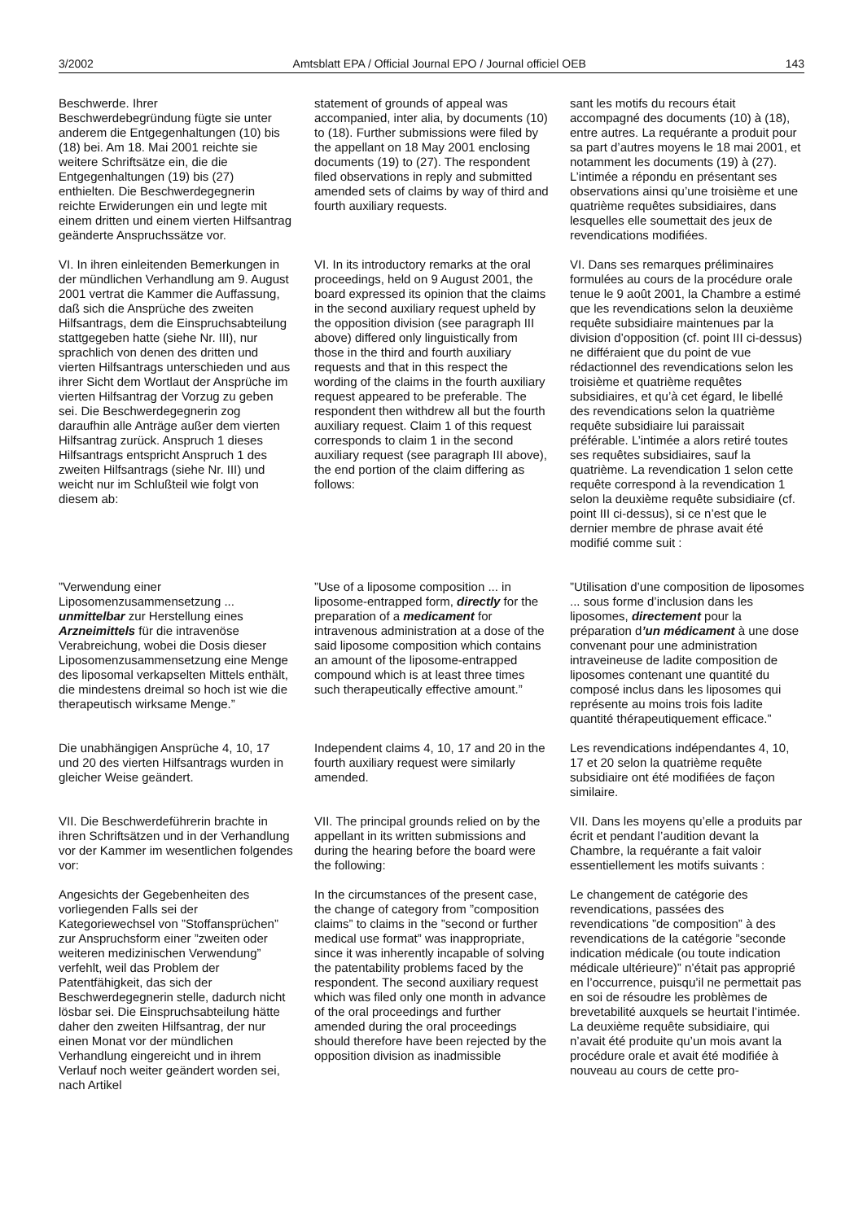3/2002 Amtsblatt EPA / Official Journal EPO / Journal officiel OEB 143
Beschwerde. Ihrer Beschwerdebegründung fügte sie unter anderem die Entgegenhaltungen (10) bis (18) bei. Am 18. Mai 2001 reichte sie weitere Schriftsätze ein, die die Entgegenhaltungen (19) bis (27) enthielten. Die Beschwerdegegnerin reichte Erwiderungen ein und legte mit einem dritten und einem vierten Hilfsantrag geänderte Anspruchssätze vor.
statement of grounds of appeal was accompanied, inter alia, by documents (10) to (18). Further submissions were filed by the appellant on 18 May 2001 enclosing documents (19) to (27). The respondent filed observations in reply and submitted amended sets of claims by way of third and fourth auxiliary requests.
sant les motifs du recours était accompagné des documents (10) à (18), entre autres. La requérante a produit pour sa part d’autres moyens le 18 mai 2001, et notamment les documents (19) à (27). L’intimée a répondu en présentant ses observations ainsi qu’une troisième et une quatrième requêtes subsidiaires, dans lesquelles elle soumettait des jeux de revendications modifiées.
VI. In ihren einleitenden Bemerkungen in der mündlichen Verhandlung am 9. August 2001 vertrat die Kammer die Auffassung, daß sich die Ansprüche des zweiten Hilfsantrags, dem die Einspruchsabteilung stattgegeben hatte (siehe Nr. III), nur sprachlich von denen des dritten und vierten Hilfsantrags unterschieden und aus ihrer Sicht dem Wortlaut der Ansprüche im vierten Hilfsantrag der Vorzug zu geben sei. Die Beschwerdegegnerin zog daraufhin alle Anträge außer dem vierten Hilfsantrag zurück. Anspruch 1 dieses Hilfsantrags entspricht Anspruch 1 des zweiten Hilfsantrags (siehe Nr. III) und weicht nur im Schlußteil wie folgt von diesem ab:
VI. In its introductory remarks at the oral proceedings, held on 9 August 2001, the board expressed its opinion that the claims in the second auxiliary request upheld by the opposition division (see paragraph III above) differed only linguistically from those in the third and fourth auxiliary requests and that in this respect the wording of the claims in the fourth auxiliary request appeared to be preferable. The respondent then withdrew all but the fourth auxiliary request. Claim 1 of this request corresponds to claim 1 in the second auxiliary request (see paragraph III above), the end portion of the claim differing as follows:
VI. Dans ses remarques préliminaires formulées au cours de la procédure orale tenue le 9 août 2001, la Chambre a estimé que les revendications selon la deuxième requête subsidiaire maintenues par la division d’opposition (cf. point III ci-dessus) ne différaient que du point de vue rédactionnel des revendications selon les troisième et quatrième requêtes subsidiaires, et qu’à cet égard, le libellé des revendications selon la quatrième requête subsidiaire lui paraissait préférable. L’intimée a alors retiré toutes ses requêtes subsidiaires, sauf la quatrième. La revendication 1 selon cette requête correspond à la revendication 1 selon la deuxième requête subsidiaire (cf. point III ci-dessus), si ce n’est que le dernier membre de phrase avait été modifié comme suit :
”Verwendung einer Liposomenzusammensetzung ... unmittelbar zur Herstellung eines Arzneimittels für die intravenöse Verabreichung, wobei die Dosis dieser Liposomenzusammensetzung eine Menge des liposomal verkapselten Mittels enthält, die mindestens dreimal so hoch ist wie die therapeutisch wirksame Menge.”
”Use of a liposome composition ... in liposome-entrapped form, directly for the preparation of a medicament for intravenous administration at a dose of the said liposome composition which contains an amount of the liposome-entrapped compound which is at least three times such therapeutically effective amount.”
”Utilisation d’une composition de liposomes ... sous forme d’inclusion dans les liposomes, directement pour la préparation d’un médicament à une dose convenant pour une administration intraveineuse de ladite composition de liposomes contenant une quantité du composé inclus dans les liposomes qui représente au moins trois fois ladite quantité thérapeutiquement efficace.”
Die unabhängigen Ansprüche 4, 10, 17 und 20 des vierten Hilfsantrags wurden in gleicher Weise geändert.
Independent claims 4, 10, 17 and 20 in the fourth auxiliary request were similarly amended.
Les revendications indépendantes 4, 10, 17 et 20 selon la quatrième requête subsidiaire ont été modifiées de façon similaire.
VII. Die Beschwerdeführerin brachte in ihren Schriftsätzen und in der Verhandlung vor der Kammer im wesentlichen folgendes vor:
VII. The principal grounds relied on by the appellant in its written submissions and during the hearing before the board were the following:
VII. Dans les moyens qu’elle a produits par écrit et pendant l’audition devant la Chambre, la requérante a fait valoir essentiellement les motifs suivants :
Angesichts der Gegebenheiten des vorliegenden Falls sei der Kategoriewechsel von ”Stoffansprüchen” zur Anspruchsform einer ”zweiten oder weiteren medizinischen Verwendung” verfehlt, weil das Problem der Patentfähigkeit, das sich der Beschwerdegegnerin stelle, dadurch nicht lösbar sei. Die Einspruchsabteilung hätte daher den zweiten Hilfsantrag, der nur einen Monat vor der mündlichen Verhandlung eingereicht und in ihrem Verlauf noch weiter geändert worden sei, nach Artikel
In the circumstances of the present case, the change of category from ”composition claims” to claims in the ”second or further medical use format” was inappropriate, since it was inherently incapable of solving the patentability problems faced by the respondent. The second auxiliary request which was filed only one month in advance of the oral proceedings and further amended during the oral proceedings should therefore have been rejected by the opposition division as inadmissible
Le changement de catégorie des revendications, passées des revendications ”de composition” à des revendications de la catégorie ”seconde indication médicale (ou toute indication médicale ultérieure)” n’était pas approprié en l’occurrence, puisqu’il ne permettait pas en soi de résoudre les problèmes de brevetabilité auxquels se heurtait l’intimée. La deuxième requête subsidiaire, qui n’avait été produite qu’un mois avant la procédure orale et avait été modifiée à nouveau au cours de cette pro-